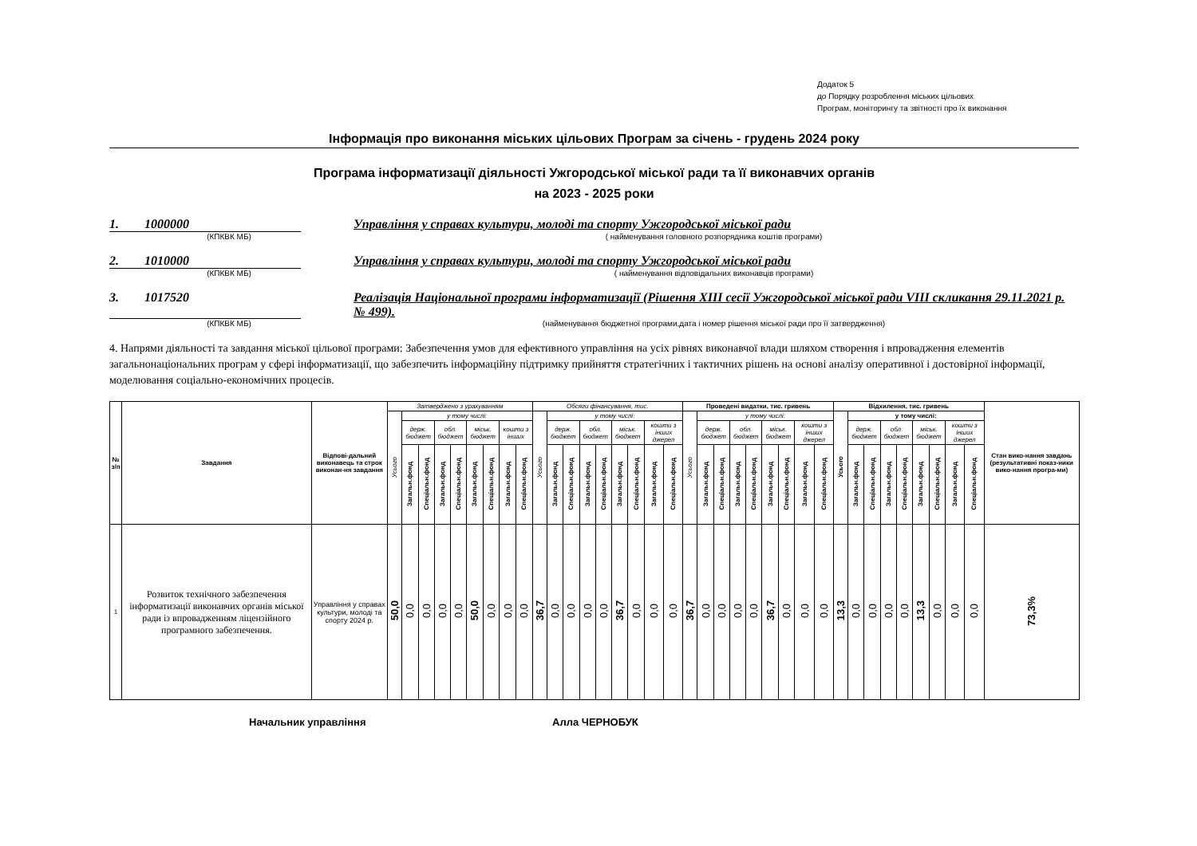Додаток 5
до Порядку розроблення міських цільових
Програм, моніторингу та звітності про їх виконання
Інформація про виконання міських цільових Програм за січень - грудень 2024 року
Програма інформатизації діяльності Ужгородської міської ради та її виконавчих органів
на 2023 - 2025 роки
1. 1000000 Управління у справах культури, молоді та спорту Ужгородської міської ради
(КПКВК МБ) ( найменування головного розпорядника коштів програми)
2. 1010000 Управління у справах культури, молоді та спорту Ужгородської міської ради
(КПКВК МБ) ( найменування відповідальних виконавців програми)
3. 1017520 Реалізація Національної програми інформатизації (Рішення XIII сесії Ужгородської міської ради VIII скликання 29.11.2021 р. № 499).
(КПКВК МБ) (найменування бюджетної програми,дата і номер рішення міської ради про її затвердження)
4. Напрями діяльності та завдання міської цільової програми: Забезпечення умов для ефективного управління на усіх рівнях виконавчої влади шляхом створення і впровадження елементів загальнонаціональних програм у сфері інформатизації, що забезпечить інформаційну підтримку прийняття стратегічних і тактичних рішень на основі аналізу оперативної і достовірної інформації, моделювання соціально-економічних процесів.
| № з/п | Завдання | Відпові-дальний виконавець та строк виконан-ня завдання | Затверджено з урахуванням | | | | | | | | | Обсяги фінансування, тис. | | | | | | | | | Проведені видатки, тис. гривень | | | | | | | | | Відхилення, тис. гривень | | | | | | | | | Стан вико-нання завдань (результативні показ-ники вико-нання програ-ми) |
| --- | --- | --- | --- | --- | --- | --- | --- | --- | --- | --- | --- | --- | --- | --- | --- | --- | --- | --- | --- | --- | --- | --- | --- | --- | --- | --- | --- | --- | --- | --- | --- | --- | --- | --- | --- | --- | --- | --- | --- |
| | | | Усього | у тому числі: | | | | | | | | Усього | у тому числі: | | | | | | | | Усього | у тому числі: | | | | | | | | Усього | у тому числі: | | | | | | | | |
| | | | | держ. бюджет | | обл. бюджет | | міськ. бюджет | | кошти з інших | | | держ. бюджет | | обл. бюджет | | міськ. бюджет | | кошти з інших джерел | | | держ. бюджет | | обл. бюджет | | міськ. бюджет | | кошти з інших джерел | | | держ. бюджет | | обл. бюджет | | міськ. бюджет | | кошти з інших джерел | | |
| | | | | Загальн.фонд | Спеціальн.фонд | Загальн.фонд | Спеціальн.фонд | Загальн.фонд | Спеціальн.фонд | Загальн.фонд | Спеціальн.фонд | | Загальн.фонд | Спеціальн.фонд | Загальн.фонд | Спеціальн.фонд | Загальн.фонд | Спеціальн.фонд | Загальн.фонд | Спеціальн.фонд | | Загальн.фонд | Спеціальн.фонд | Загальн.фонд | Спеціальн.фонд | Загальн.фонд | Спеціальн.фонд | Загальн.фонд | Спеціальн.фонд | | Загальн.фонд | Спеціальн.фонд | Загальн.фонд | Спеціальн.фонд | Загальн.фонд | Спеціальн.фонд | Загальн.фонд | Спеціальн.фонд | |
| 1 | Розвиток технічного забезпечення інформатизації виконавчих органів міської ради із впровадженням ліцензійного програмного забезпечення. | Управління у справах культури, молоді та спорту 2024 р. | 50,0 | 0,0 | 0,0 | 0,0 | 0,0 | 50,0 | 0,0 | 0,0 | 0,0 | 36,7 | 0,0 | 0,0 | 0,0 | 0,0 | 36,7 | 0,0 | 0,0 | 0,0 | 36,7 | 0,0 | 0,0 | 0,0 | 0,0 | 36,7 | 0,0 | 0,0 | 0,0 | 13,3 | 0,0 | 0,0 | 0,0 | 0,0 | 13,3 | 0,0 | 0,0 | 0,0 | 73,3% |
Начальник управління Алла ЧЕРНОБУК